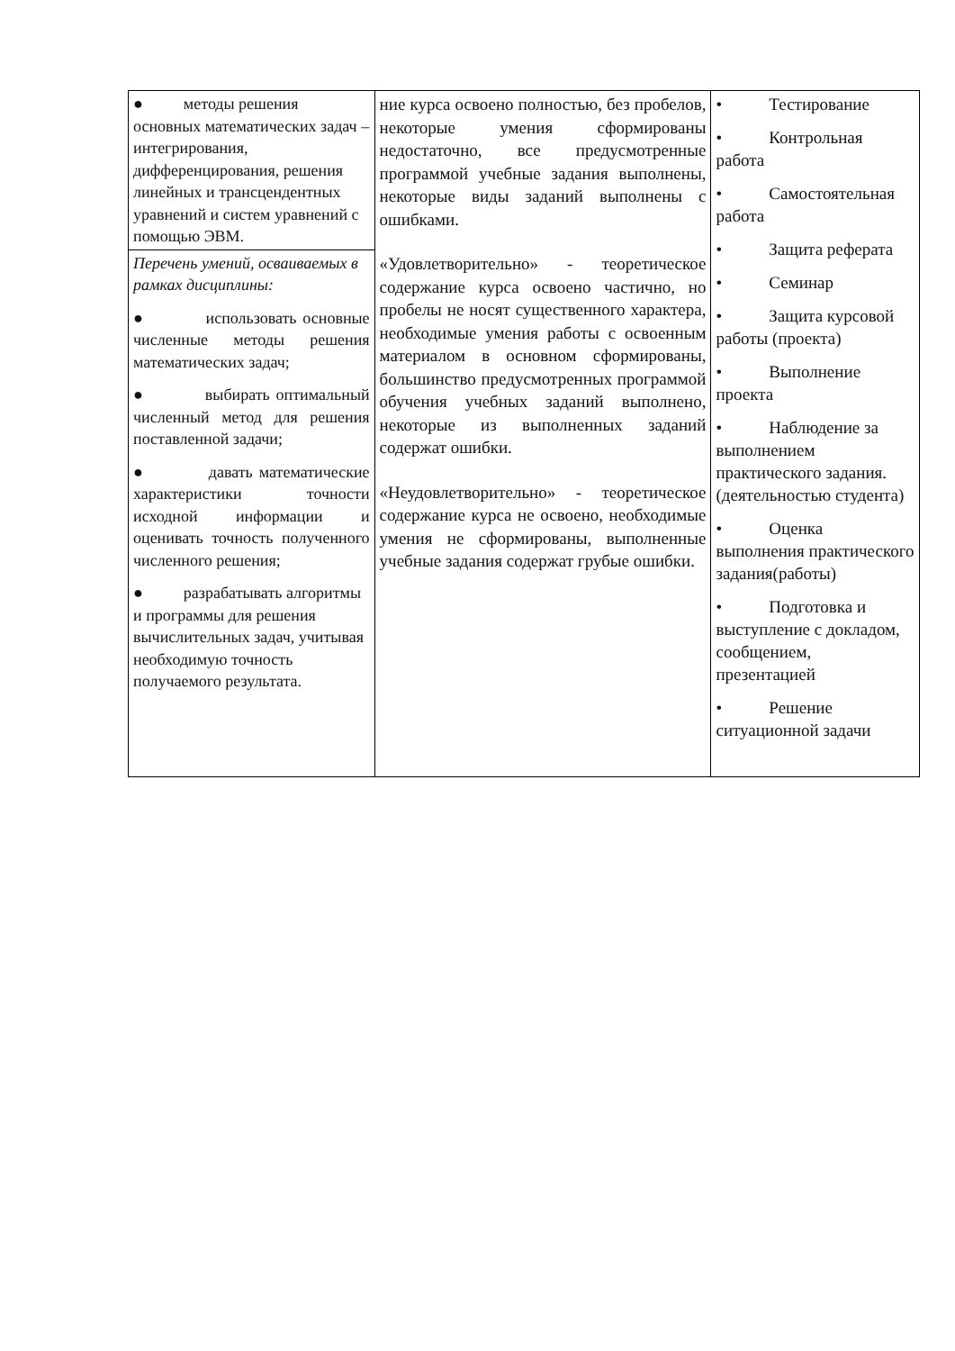| ● методы решения основных математических задач – интегрирования, дифференцирования, решения линейных и трансцендентных уравнений и систем уравнений с помощью ЭВМ. | ние курса освоено полностью, без пробелов, некоторые умения сформированы недостаточно, все предусмотренные программой учебные задания выполнены, некоторые виды заданий выполнены с ошибками. «Удовлетворительно» - теоретическое содержание курса освоено частично, но пробелы не носят существенного характера, необходимые умения работы с освоенным материалом в основном сформированы, большинство предусмотренных программой обучения учебных заданий выполнено, некоторые из выполненных заданий содержат ошибки. «Неудовлетворительно» - теоретическое содержание курса не освоено, необходимые умения не сформированы, выполненные учебные задания содержат грубые ошибки. | • Тестирование • Контрольная работа • Самостоятельная работа • Защита реферата • Семинар • Защита курсовой работы (проекта) • Выполнение проекта • Наблюдение за выполнением практического задания. (деятельностью студента) • Оценка выполнения практического задания(работы) • Подготовка и выступление с докладом, сообщением, презентацией • Решение ситуационной задачи |
| Перечень умений, осваиваемых в рамках дисциплины: ● использовать основные численные методы решения математических задач; ● выбирать оптимальный численный метод для решения поставленной задачи; ● давать математические характеристики точности исходной информации и оценивать точность полученного численного решения; ● разрабатывать алгоритмы и программы для решения вычислительных задач, учитывая необходимую точность получаемого результата. | | |